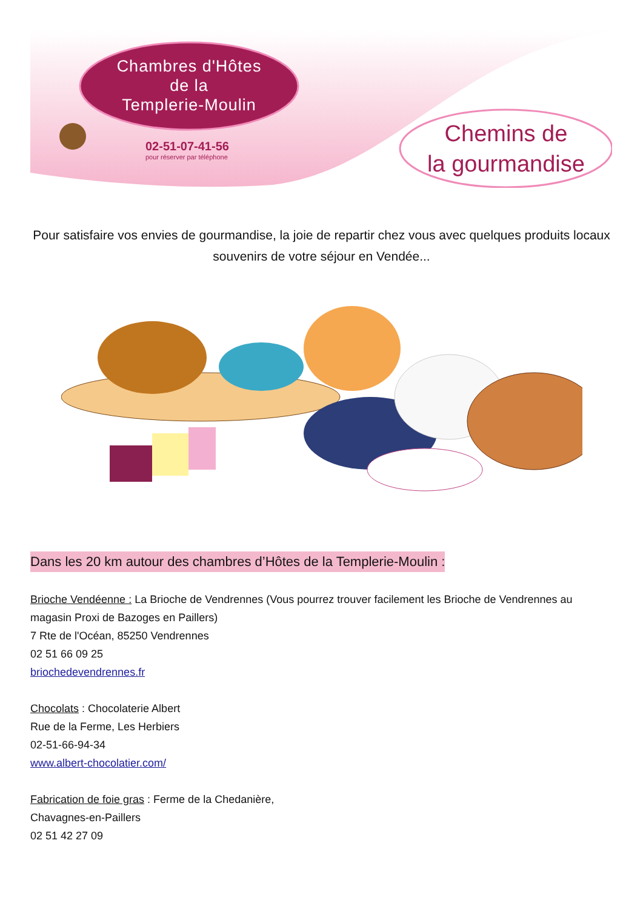Chambres d'Hôtes
de la
Templerie-Moulin
02-51-07-41-56
pour réserver par téléphone
Chemins de
la gourmandise
Pour satisfaire vos envies de gourmandise, la joie de repartir chez vous avec quelques produits locaux souvenirs de votre séjour en Vendée...
Dans les 20 km autour des chambres d’Hôtes de la Templerie-Moulin :
Brioche Vendéenne : La Brioche de Vendrennes (Vous pourrez trouver facilement les Brioche de Vendrennes au magasin Proxi de Bazoges en Paillers)
7 Rte de l'Océan, 85250 Vendrennes
02 51 66 09 25
briochedevendrennes.fr
Chocolats : Chocolaterie Albert
Rue de la Ferme, Les Herbiers
02-51-66-94-34
www.albert-chocolatier.com/
Fabrication de foie gras : Ferme de la Chedanière,
Chavagnes-en-Paillers
02 51 42 27 09